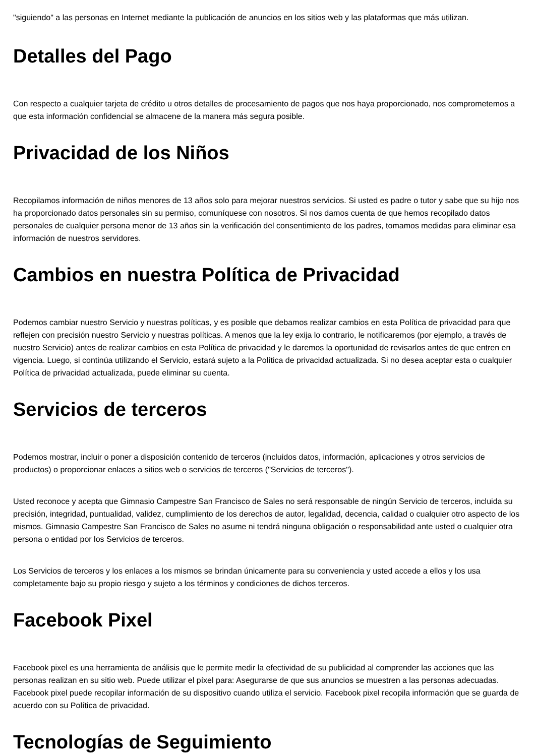"siguiendo" a las personas en Internet mediante la publicación de anuncios en los sitios web y las plataformas que más utilizan.
Detalles del Pago
Con respecto a cualquier tarjeta de crédito u otros detalles de procesamiento de pagos que nos haya proporcionado, nos comprometemos a que esta información confidencial se almacene de la manera más segura posible.
Privacidad de los Niños
Recopilamos información de niños menores de 13 años solo para mejorar nuestros servicios. Si usted es padre o tutor y sabe que su hijo nos ha proporcionado datos personales sin su permiso, comuníquese con nosotros. Si nos damos cuenta de que hemos recopilado datos personales de cualquier persona menor de 13 años sin la verificación del consentimiento de los padres, tomamos medidas para eliminar esa información de nuestros servidores.
Cambios en nuestra Política de Privacidad
Podemos cambiar nuestro Servicio y nuestras políticas, y es posible que debamos realizar cambios en esta Política de privacidad para que reflejen con precisión nuestro Servicio y nuestras políticas. A menos que la ley exija lo contrario, le notificaremos (por ejemplo, a través de nuestro Servicio) antes de realizar cambios en esta Política de privacidad y le daremos la oportunidad de revisarlos antes de que entren en vigencia. Luego, si continúa utilizando el Servicio, estará sujeto a la Política de privacidad actualizada. Si no desea aceptar esta o cualquier Política de privacidad actualizada, puede eliminar su cuenta.
Servicios de terceros
Podemos mostrar, incluir o poner a disposición contenido de terceros (incluidos datos, información, aplicaciones y otros servicios de productos) o proporcionar enlaces a sitios web o servicios de terceros ("Servicios de terceros").
Usted reconoce y acepta que Gimnasio Campestre San Francisco de Sales no será responsable de ningún Servicio de terceros, incluida su precisión, integridad, puntualidad, validez, cumplimiento de los derechos de autor, legalidad, decencia, calidad o cualquier otro aspecto de los mismos. Gimnasio Campestre San Francisco de Sales no asume ni tendrá ninguna obligación o responsabilidad ante usted o cualquier otra persona o entidad por los Servicios de terceros.
Los Servicios de terceros y los enlaces a los mismos se brindan únicamente para su conveniencia y usted accede a ellos y los usa completamente bajo su propio riesgo y sujeto a los términos y condiciones de dichos terceros.
Facebook Pixel
Facebook pixel es una herramienta de análisis que le permite medir la efectividad de su publicidad al comprender las acciones que las personas realizan en su sitio web. Puede utilizar el píxel para: Asegurarse de que sus anuncios se muestren a las personas adecuadas. Facebook pixel puede recopilar información de su dispositivo cuando utiliza el servicio. Facebook pixel recopila información que se guarda de acuerdo con su Política de privacidad.
Tecnologías de Seguimiento